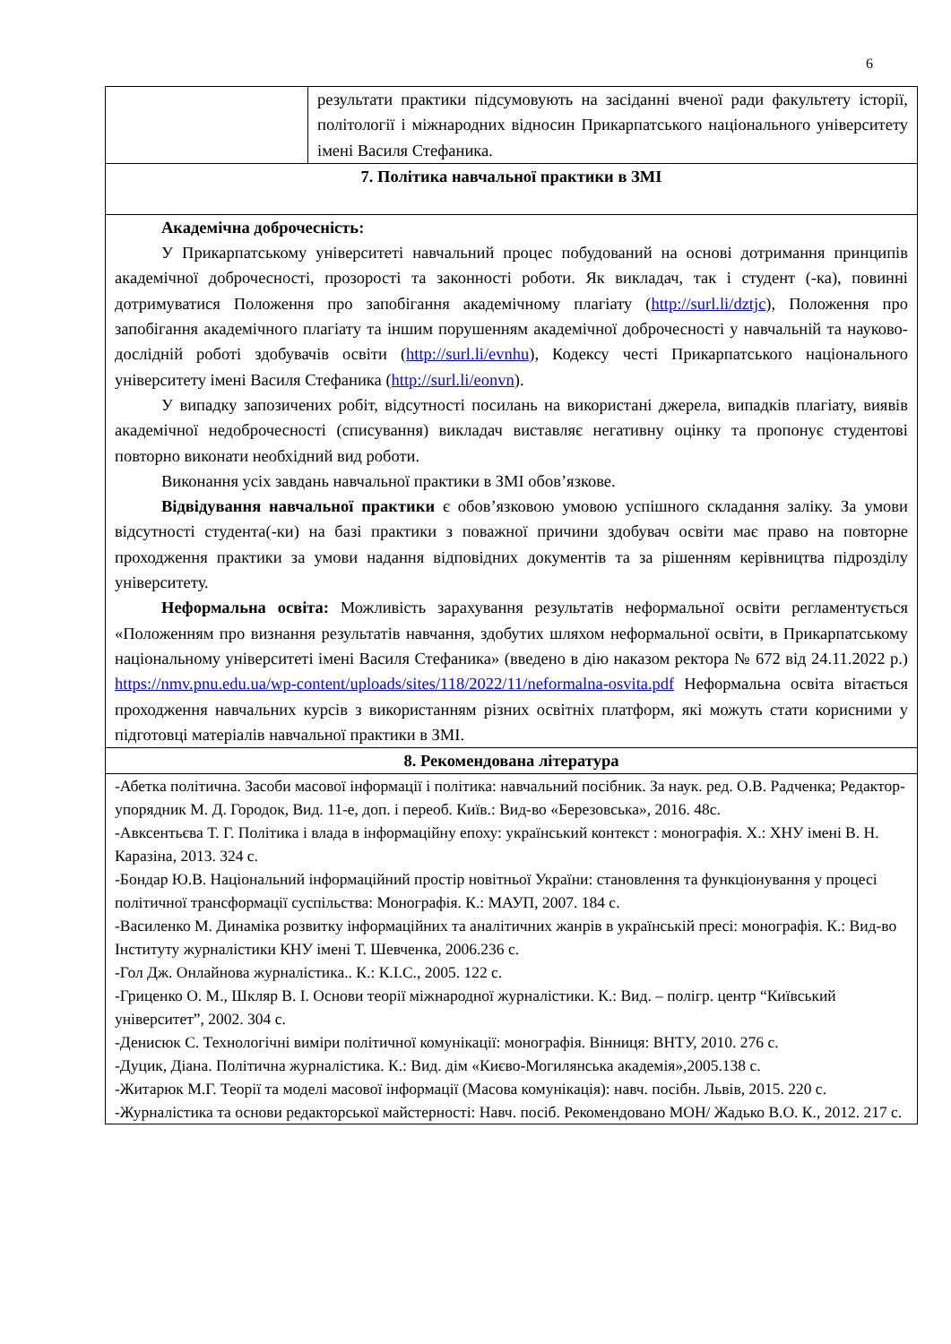6
| | результати практики підсумовують на засіданні вченої ради факультету історії, політології і міжнародних відносин Прикарпатського національного університету імені Василя Стефаника. |
| 7. Політика навчальної практики в ЗМІ | |
| Академічна доброчесність: У Прикарпатському університеті навчальний процес побудований на основі дотримання принципів академічної доброчесності, прозорості та законності роботи. Як викладач, так і студент (-ка), повинні дотримуватися Положення про запобігання академічному плагіату ( http://surl.li/dztjc ), Положення про запобігання академічного плагіату та іншим порушенням академічної доброчесності у навчальній та науково-дослідній роботі здобувачів освіти ( http://surl.li/evnhu ), Кодексу честі Прикарпатського національного університету імені Василя Стефаника ( http://surl.li/eonvn ). У випадку запозичених робіт, відсутності посилань на використані джерела, випадків плагіату, виявів академічної недоброчесності (списування) викладач виставляє негативну оцінку та пропонує студентові повторно виконати необхідний вид роботи. Виконання усіх завдань навчальної практики в ЗМІ обов’язкове. Відвідування навчальної практики є обов’язковою умовою успішного складання заліку. За умови відсутності студента(-ки) на базі практики з поважної причини здобувач освіти має право на повторне проходження практики за умови надання відповідних документів та за рішенням керівництва підрозділу університету. Неформальна освіта: Можливість зарахування результатів неформальної освіти регламентується «Положенням про визнання результатів навчання, здобутих шляхом неформальної освіти, в Прикарпатському національному університеті імені Василя Стефаника» (введено в дію наказом ректора № 672 від 24.11.2022 р.) https://nmv.pnu.edu.ua/wp-content/uploads/sites/118/2022/11/neformalna-osvita.pdf Неформальна освіта вітається проходження навчальних курсів з використанням різних освітніх платформ, які можуть стати корисними у підготовці матеріалів навчальної практики в ЗМІ. | |
| 8. Рекомендована література | |
| -Абетка політична. Засоби масової інформації і політика: навчальний посібник. За наук. ред. О.В. Радченка; Редактор- упорядник М. Д. Городок, Вид. 11-е, доп. і переоб. Київ.: Вид-во «Березовська», 2016. 48с. -Авксентьєва Т. Г. Політика і влада в інформаційну епоху: український контекст : монографія. Х.: ХНУ імені В. Н. Каразіна, 2013. 324 с. -Бондар Ю.В. Національний інформаційний простір новітньої України: становлення та функціонування у процесі політичної трансформації суспільства: Монографія. К.: МАУП, 2007. 184 с. -Василенко М. Динаміка розвитку інформаційних та аналітичних жанрів в українській пресі: монографія. К.: Вид-во Інституту журналістики КНУ імені Т. Шевченка, 2006.236 с. -Гол Дж. Онлайнова журналістика.. К.: К.І.С., 2005. 122 с. -Гриценко О. М., Шкляр В. І. Основи теорії міжнародної журналістики. К.: Вид. – полігр. центр “Київський університет”, 2002. 304 с. -Денисюк С. Технологічні виміри політичної комунікації: монографія. Вінниця: ВНТУ, 2010. 276 с. -Дуцик, Діана. Політична журналістика. К.: Вид. дім «Києво-Могилянська академія»,2005.138 с. -Житарюк М.Г. Теорії та моделі масової інформації (Масова комунікація): навч. посібн. Львів, 2015. 220 с. -Журналістика та основи редакторської майстерності: Навч. посіб. Рекомендовано МОН/ Жадько В.О. К., 2012. 217 с. | |